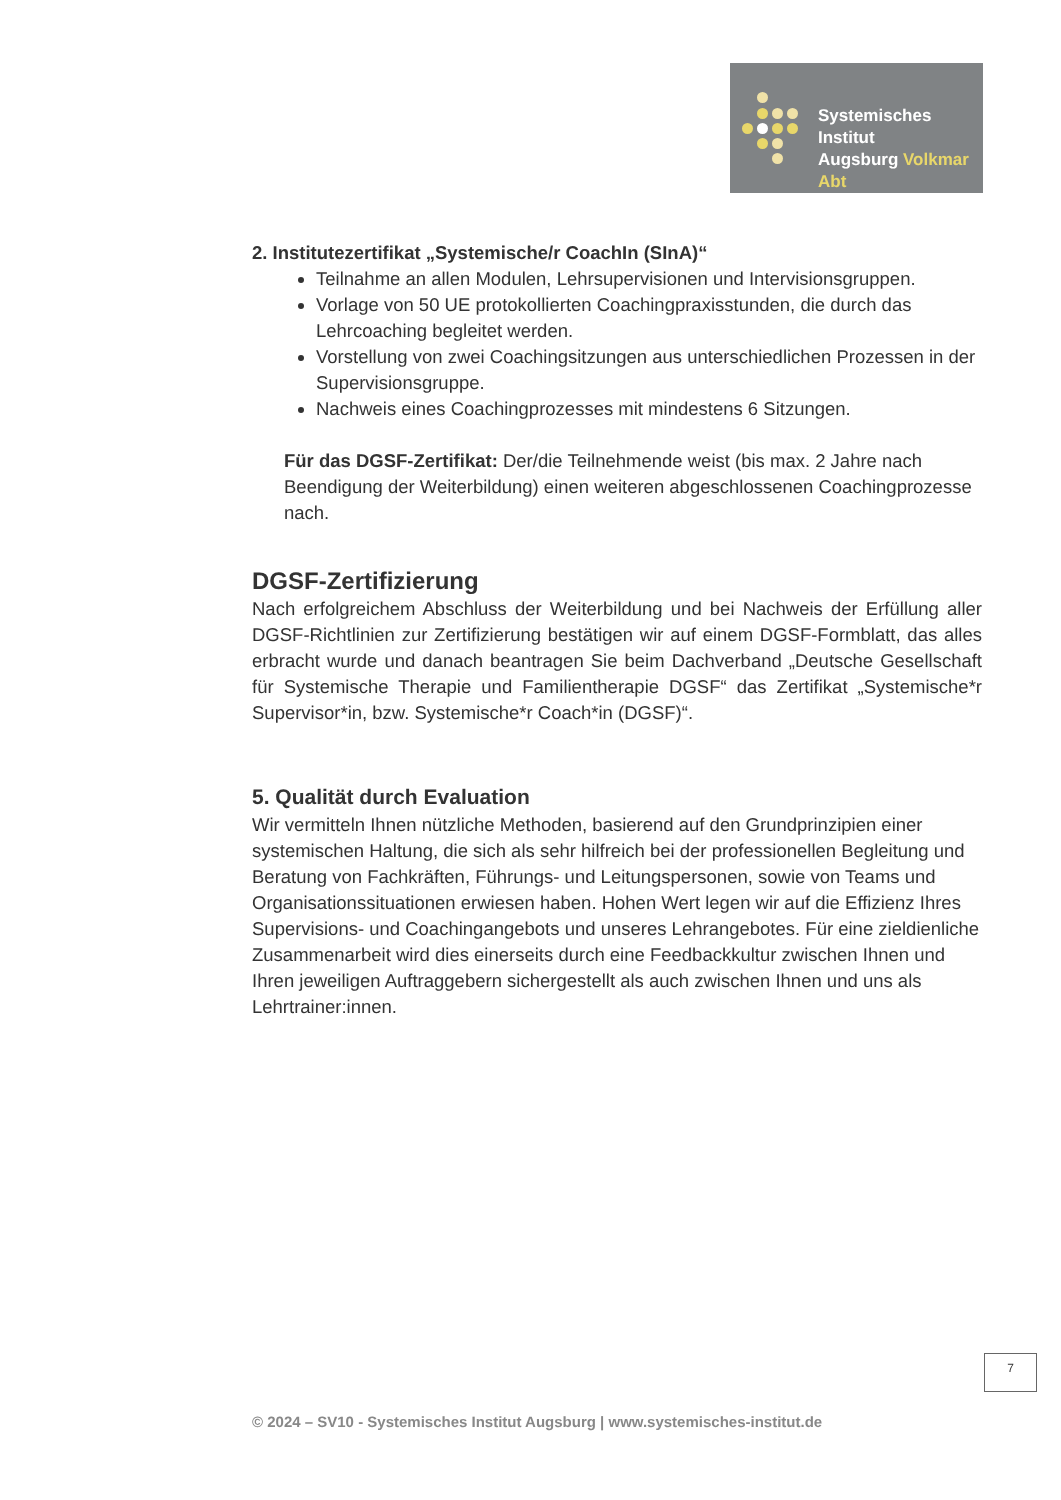Systemisches Institut
Augsburg Volkmar Abt
2. Institutezertifikat „Systemische/r CoachIn (SInA)“
Teilnahme an allen Modulen, Lehrsupervisionen und Intervisionsgruppen.
Vorlage von 50 UE protokollierten Coachingpraxisstunden, die durch das Lehrcoaching begleitet werden.
Vorstellung von zwei Coachingsitzungen aus unterschiedlichen Prozessen in der Supervisionsgruppe.
Nachweis eines Coachingprozesses mit mindestens 6 Sitzungen.
Für das DGSF-Zertifikat: Der/die Teilnehmende weist (bis max. 2 Jahre nach Beendigung der Weiterbildung) einen weiteren abgeschlossenen Coachingprozesse nach.
DGSF-Zertifizierung
Nach erfolgreichem Abschluss der Weiterbildung und bei Nachweis der Erfüllung aller DGSF-Richtlinien zur Zertifizierung bestätigen wir auf einem DGSF-Formblatt, das alles erbracht wurde und danach beantragen Sie beim Dachverband „Deutsche Gesellschaft für Systemische Therapie und Familientherapie DGSF“ das Zertifikat „Systemische*r Supervisor*in, bzw. Systemische*r Coach*in (DGSF)“.
5. Qualität durch Evaluation
Wir vermitteln Ihnen nützliche Methoden, basierend auf den Grundprinzipien einer systemischen Haltung, die sich als sehr hilfreich bei der professionellen Begleitung und Beratung von Fachkräften, Führungs- und Leitungspersonen, sowie von Teams und Organisationssituationen erwiesen haben. Hohen Wert legen wir auf die Effizienz Ihres Supervisions- und Coachingangebots und unseres Lehrangebotes. Für eine zieldienliche Zusammenarbeit wird dies einerseits durch eine Feedbackkultur zwischen Ihnen und Ihren jeweiligen Auftraggebern sichergestellt als auch zwischen Ihnen und uns als Lehrtrainer:innen.
7
© 2024 – SV10 - Systemisches Institut Augsburg | www.systemisches-institut.de